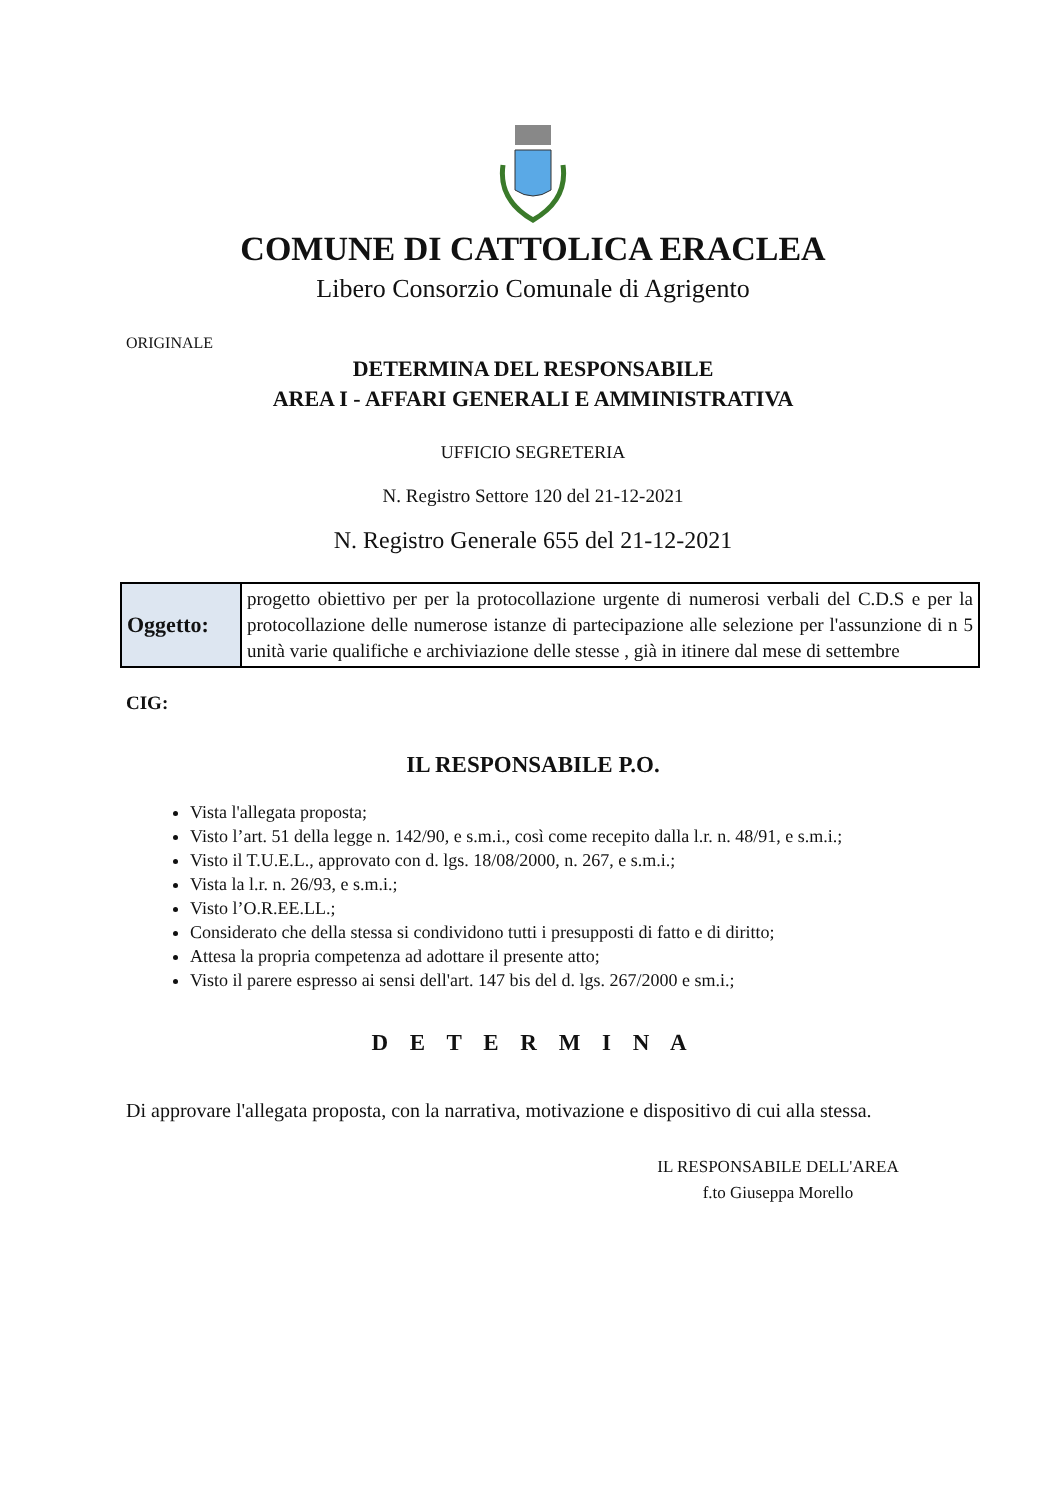COMUNE DI CATTOLICA ERACLEA
Libero Consorzio Comunale di Agrigento
ORIGINALE
DETERMINA DEL RESPONSABILE
AREA I - AFFARI GENERALI E AMMINISTRATIVA
UFFICIO SEGRETERIA
N. Registro Settore 120 del 21-12-2021
N. Registro Generale 655 del 21-12-2021
| Oggetto: | progetto obiettivo per per la protocollazione urgente di numerosi verbali del C.D.S e per la protocollazione delle numerose istanze di partecipazione alle selezione per l'assunzione di n 5 unità varie qualifiche e archiviazione delle stesse , già in itinere dal mese di settembre |
CIG:
IL RESPONSABILE P.O.
Vista l'allegata proposta;
Visto l’art. 51 della legge n. 142/90, e s.m.i., così come recepito dalla l.r. n. 48/91, e s.m.i.;
Visto il T.U.E.L., approvato con d. lgs. 18/08/2000, n. 267, e s.m.i.;
Vista la l.r. n. 26/93, e s.m.i.;
Visto l’O.R.EE.LL.;
Considerato che della stessa si condividono tutti i presupposti di fatto e di diritto;
Attesa la propria competenza ad adottare il presente atto;
Visto il parere espresso ai sensi dell'art. 147 bis del d. lgs. 267/2000 e sm.i.;
D E T E R M I N A
Di approvare l'allegata proposta, con la narrativa, motivazione e dispositivo di cui alla stessa.
IL RESPONSABILE DELL'AREA
f.to Giuseppa Morello